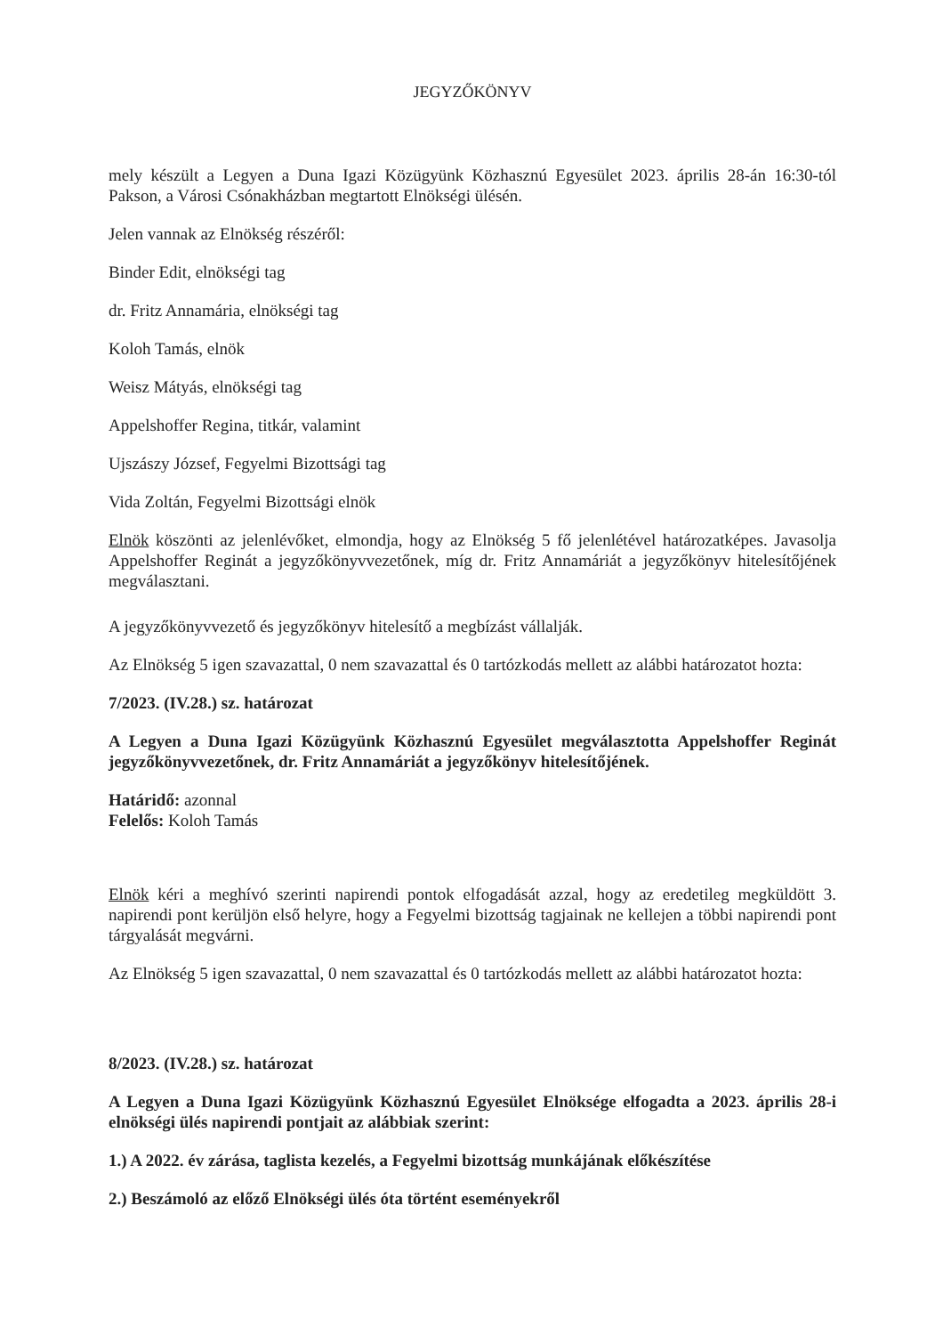JEGYZŐKÖNYV
mely készült a Legyen a Duna Igazi Közügyünk Közhasznú Egyesület 2023. április 28-án 16:30-tól Pakson, a Városi Csónakházban megtartott Elnökségi ülésén.
Jelen vannak az Elnökség részéről:
Binder Edit, elnökségi tag
dr. Fritz Annamária, elnökségi tag
Koloh Tamás, elnök
Weisz Mátyás, elnökségi tag
Appelshoffer Regina, titkár, valamint
Ujszászy József, Fegyelmi Bizottsági tag
Vida Zoltán, Fegyelmi Bizottsági elnök
Elnök köszönti az jelenlévőket, elmondja, hogy az Elnökség 5 fő jelenlétével határozatképes. Javasolja Appelshoffer Reginát a jegyzőkönyvvezetőnek, míg dr. Fritz Annamáriát a jegyzőkönyv hitelesítőjének megválasztani.
A jegyzőkönyvvezető és jegyzőkönyv hitelesítő a megbízást vállalják.
Az Elnökség 5 igen szavazattal, 0 nem szavazattal és 0 tartózkodás mellett az alábbi határozatot hozta:
7/2023. (IV.28.) sz. határozat
A Legyen a Duna Igazi Közügyünk Közhasznú Egyesület megválasztotta Appelshoffer Reginát jegyzőkönyvvezetőnek, dr. Fritz Annamáriát a jegyzőkönyv hitelesítőjének.
Határidő: azonnal
Felelős: Koloh Tamás
Elnök kéri a meghívó szerinti napirendi pontok elfogadását azzal, hogy az eredetileg megküldött 3. napirendi pont kerüljön első helyre, hogy a Fegyelmi bizottság tagjainak ne kellejen a többi napirendi pont tárgyalását megvárni.
Az Elnökség 5 igen szavazattal, 0 nem szavazattal és 0 tartózkodás mellett az alábbi határozatot hozta:
8/2023. (IV.28.) sz. határozat
A Legyen a Duna Igazi Közügyünk Közhasznú Egyesület Elnöksége elfogadta a 2023. április 28-i elnökségi ülés napirendi pontjait az alábbiak szerint:
1.) A 2022. év zárása, taglista kezelés, a Fegyelmi bizottság munkájának előkészítése
2.) Beszámoló az előző Elnökségi ülés óta történt eseményekről